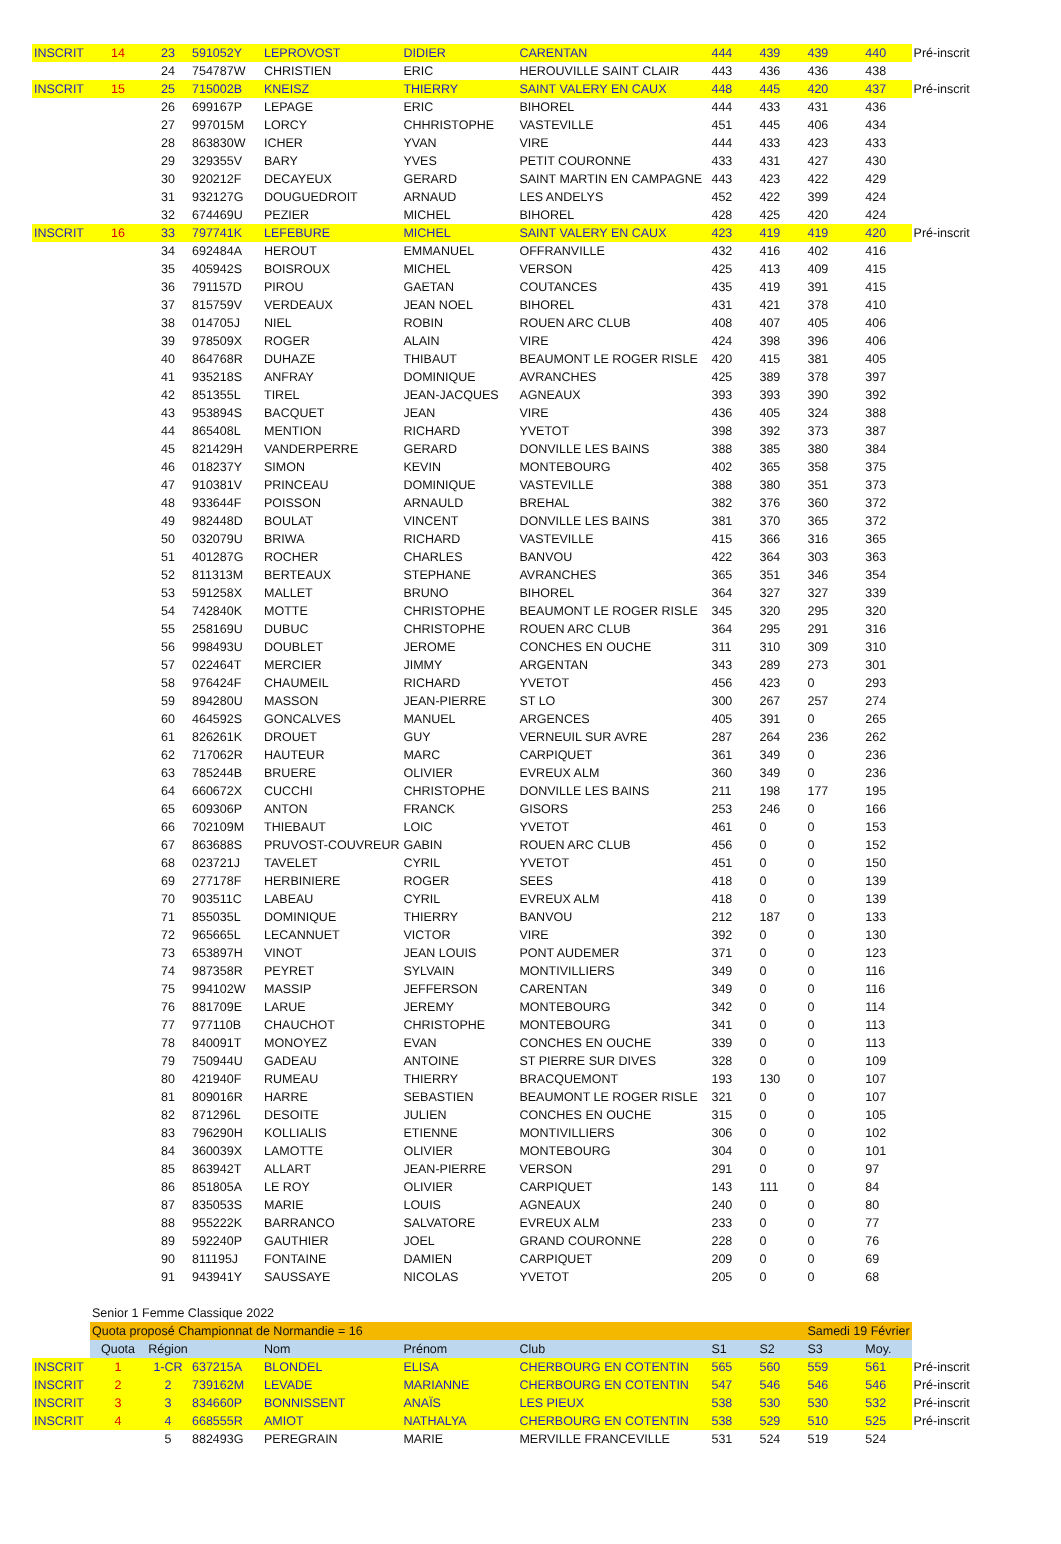| INSCRIT | 14 | 23 | 591052Y | LEPROVOST | DIDIER | CARENTAN | 444 | 439 | 439 | 440 | Pré-inscrit |
| | | 24 | 754787W | CHRISTIEN | ERIC | HEROUVILLE SAINT CLAIR | 443 | 436 | 436 | 438 | |
| INSCRIT | 15 | 25 | 715002B | KNEISZ | THIERRY | SAINT VALERY EN CAUX | 448 | 445 | 420 | 437 | Pré-inscrit |
| | | 26 | 699167P | LEPAGE | ERIC | BIHOREL | 444 | 433 | 431 | 436 | |
| | | 27 | 997015M | LORCY | CHHRISTOPHE | VASTEVILLE | 451 | 445 | 406 | 434 | |
| | | 28 | 863830W | ICHER | YVAN | VIRE | 444 | 433 | 423 | 433 | |
| | | 29 | 329355V | BARY | YVES | PETIT COURONNE | 433 | 431 | 427 | 430 | |
| | | 30 | 920212F | DECAYEUX | GERARD | SAINT MARTIN EN CAMPAGNE | 443 | 423 | 422 | 429 | |
| | | 31 | 932127G | DOUGUEDROIT | ARNAUD | LES ANDELYS | 452 | 422 | 399 | 424 | |
| | | 32 | 674469U | PEZIER | MICHEL | BIHOREL | 428 | 425 | 420 | 424 | |
| INSCRIT | 16 | 33 | 797741K | LEFEBURE | MICHEL | SAINT VALERY EN CAUX | 423 | 419 | 419 | 420 | Pré-inscrit |
| | | 34 | 692484A | HEROUT | EMMANUEL | OFFRANVILLE | 432 | 416 | 402 | 416 | |
| | | 35 | 405942S | BOISROUX | MICHEL | VERSON | 425 | 413 | 409 | 415 | |
| | | 36 | 791157D | PIROU | GAETAN | COUTANCES | 435 | 419 | 391 | 415 | |
| | | 37 | 815759V | VERDEAUX | JEAN NOEL | BIHOREL | 431 | 421 | 378 | 410 | |
| | | 38 | 014705J | NIEL | ROBIN | ROUEN ARC CLUB | 408 | 407 | 405 | 406 | |
| | | 39 | 978509X | ROGER | ALAIN | VIRE | 424 | 398 | 396 | 406 | |
| | | 40 | 864768R | DUHAZE | THIBAUT | BEAUMONT LE ROGER RISLE | 420 | 415 | 381 | 405 | |
| | | 41 | 935218S | ANFRAY | DOMINIQUE | AVRANCHES | 425 | 389 | 378 | 397 | |
| | | 42 | 851355L | TIREL | JEAN-JACQUES | AGNEAUX | 393 | 393 | 390 | 392 | |
| | | 43 | 953894S | BACQUET | JEAN | VIRE | 436 | 405 | 324 | 388 | |
| | | 44 | 865408L | MENTION | RICHARD | YVETOT | 398 | 392 | 373 | 387 | |
| | | 45 | 821429H | VANDERPERRE | GERARD | DONVILLE LES BAINS | 388 | 385 | 380 | 384 | |
| | | 46 | 018237Y | SIMON | KEVIN | MONTEBOURG | 402 | 365 | 358 | 375 | |
| | | 47 | 910381V | PRINCEAU | DOMINIQUE | VASTEVILLE | 388 | 380 | 351 | 373 | |
| | | 48 | 933644F | POISSON | ARNAULD | BREHAL | 382 | 376 | 360 | 372 | |
| | | 49 | 982448D | BOULAT | VINCENT | DONVILLE LES BAINS | 381 | 370 | 365 | 372 | |
| | | 50 | 032079U | BRIWA | RICHARD | VASTEVILLE | 415 | 366 | 316 | 365 | |
| | | 51 | 401287G | ROCHER | CHARLES | BANVOU | 422 | 364 | 303 | 363 | |
| | | 52 | 811313M | BERTEAUX | STEPHANE | AVRANCHES | 365 | 351 | 346 | 354 | |
| | | 53 | 591258X | MALLET | BRUNO | BIHOREL | 364 | 327 | 327 | 339 | |
| | | 54 | 742840K | MOTTE | CHRISTOPHE | BEAUMONT LE ROGER RISLE | 345 | 320 | 295 | 320 | |
| | | 55 | 258169U | DUBUC | CHRISTOPHE | ROUEN ARC CLUB | 364 | 295 | 291 | 316 | |
| | | 56 | 998493U | DOUBLET | JEROME | CONCHES EN OUCHE | 311 | 310 | 309 | 310 | |
| | | 57 | 022464T | MERCIER | JIMMY | ARGENTAN | 343 | 289 | 273 | 301 | |
| | | 58 | 976424F | CHAUMEIL | RICHARD | YVETOT | 456 | 423 | 0 | 293 | |
| | | 59 | 894280U | MASSON | JEAN-PIERRE | ST LO | 300 | 267 | 257 | 274 | |
| | | 60 | 464592S | GONCALVES | MANUEL | ARGENCES | 405 | 391 | 0 | 265 | |
| | | 61 | 826261K | DROUET | GUY | VERNEUIL SUR AVRE | 287 | 264 | 236 | 262 | |
| | | 62 | 717062R | HAUTEUR | MARC | CARPIQUET | 361 | 349 | 0 | 236 | |
| | | 63 | 785244B | BRUERE | OLIVIER | EVREUX ALM | 360 | 349 | 0 | 236 | |
| | | 64 | 660672X | CUCCHI | CHRISTOPHE | DONVILLE LES BAINS | 211 | 198 | 177 | 195 | |
| | | 65 | 609306P | ANTON | FRANCK | GISORS | 253 | 246 | 0 | 166 | |
| | | 66 | 702109M | THIEBAUT | LOIC | YVETOT | 461 | 0 | 0 | 153 | |
| | | 67 | 863688S | PRUVOST-COUVREUR | GABIN | ROUEN ARC CLUB | 456 | 0 | 0 | 152 | |
| | | 68 | 023721J | TAVELET | CYRIL | YVETOT | 451 | 0 | 0 | 150 | |
| | | 69 | 277178F | HERBINIERE | ROGER | SEES | 418 | 0 | 0 | 139 | |
| | | 70 | 903511C | LABEAU | CYRIL | EVREUX ALM | 418 | 0 | 0 | 139 | |
| | | 71 | 855035L | DOMINIQUE | THIERRY | BANVOU | 212 | 187 | 0 | 133 | |
| | | 72 | 965665L | LECANNUET | VICTOR | VIRE | 392 | 0 | 0 | 130 | |
| | | 73 | 653897H | VINOT | JEAN LOUIS | PONT AUDEMER | 371 | 0 | 0 | 123 | |
| | | 74 | 987358R | PEYRET | SYLVAIN | MONTIVILLIERS | 349 | 0 | 0 | 116 | |
| | | 75 | 994102W | MASSIP | JEFFERSON | CARENTAN | 349 | 0 | 0 | 116 | |
| | | 76 | 881709E | LARUE | JEREMY | MONTEBOURG | 342 | 0 | 0 | 114 | |
| | | 77 | 977110B | CHAUCHOT | CHRISTOPHE | MONTEBOURG | 341 | 0 | 0 | 113 | |
| | | 78 | 840091T | MONOYEZ | EVAN | CONCHES EN OUCHE | 339 | 0 | 0 | 113 | |
| | | 79 | 750944U | GADEAU | ANTOINE | ST PIERRE SUR DIVES | 328 | 0 | 0 | 109 | |
| | | 80 | 421940F | RUMEAU | THIERRY | BRACQUEMONT | 193 | 130 | 0 | 107 | |
| | | 81 | 809016R | HARRE | SEBASTIEN | BEAUMONT LE ROGER RISLE | 321 | 0 | 0 | 107 | |
| | | 82 | 871296L | DESOITE | JULIEN | CONCHES EN OUCHE | 315 | 0 | 0 | 105 | |
| | | 83 | 796290H | KOLLIALIS | ETIENNE | MONTIVILLIERS | 306 | 0 | 0 | 102 | |
| | | 84 | 360039X | LAMOTTE | OLIVIER | MONTEBOURG | 304 | 0 | 0 | 101 | |
| | | 85 | 863942T | ALLART | JEAN-PIERRE | VERSON | 291 | 0 | 0 | 97 | |
| | | 86 | 851805A | LE ROY | OLIVIER | CARPIQUET | 143 | 111 | 0 | 84 | |
| | | 87 | 835053S | MARIE | LOUIS | AGNEAUX | 240 | 0 | 0 | 80 | |
| | | 88 | 955222K | BARRANCO | SALVATORE | EVREUX ALM | 233 | 0 | 0 | 77 | |
| | | 89 | 592240P | GAUTHIER | JOEL | GRAND COURONNE | 228 | 0 | 0 | 76 | |
| | | 90 | 811195J | FONTAINE | DAMIEN | CARPIQUET | 209 | 0 | 0 | 69 | |
| | | 91 | 943941Y | SAUSSAYE | NICOLAS | YVETOT | 205 | 0 | 0 | 68 | |
| | Senior 1 Femme Classique 2022 | | | | | | | | | | |
| | Quota proposé Championnat de Normandie = 16 | | | | | | | | Samedi 19 Février | | |
| | Quota | Région | | Nom | Prénom | Club | S1 | S2 | S3 | Moy. | |
| INSCRIT | 1 | 1-CR | 637215A | BLONDEL | ELISA | CHERBOURG EN COTENTIN | 565 | 560 | 559 | 561 | Pré-inscrit |
| INSCRIT | 2 | 2 | 739162M | LEVADE | MARIANNE | CHERBOURG EN COTENTIN | 547 | 546 | 546 | 546 | Pré-inscrit |
| INSCRIT | 3 | 3 | 834660P | BONNISSENT | ANAÏS | LES PIEUX | 538 | 530 | 530 | 532 | Pré-inscrit |
| INSCRIT | 4 | 4 | 668555R | AMIOT | NATHALYA | CHERBOURG EN COTENTIN | 538 | 529 | 510 | 525 | Pré-inscrit |
| | | 5 | 882493G | PEREGRAIN | MARIE | MERVILLE FRANCEVILLE | 531 | 524 | 519 | 524 | |